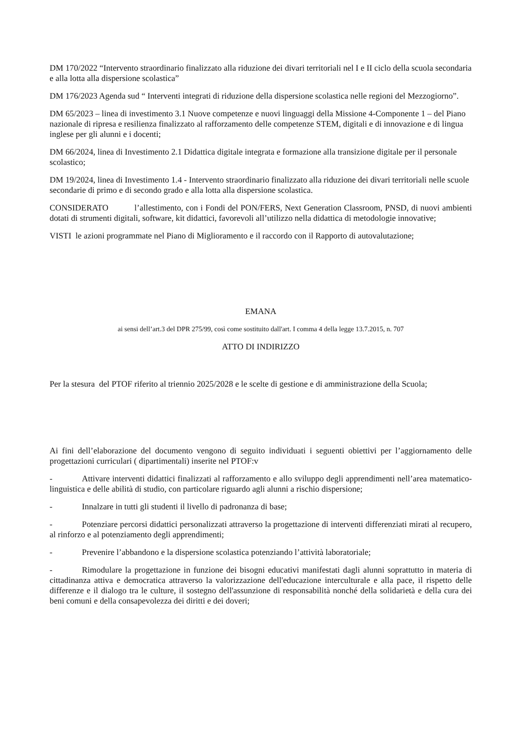DM 170/2022 “Intervento straordinario finalizzato alla riduzione dei divari territoriali nel I e II ciclo della scuola secondaria e alla lotta alla dispersione scolastica”
DM 176/2023 Agenda sud “ Interventi integrati di riduzione della dispersione scolastica nelle regioni del Mezzogiorno”.
DM 65/2023 – linea di investimento 3.1 Nuove competenze e nuovi linguaggi della Missione 4-Componente 1 – del Piano nazionale di ripresa e resilienza finalizzato al rafforzamento delle competenze STEM, digitali e di innovazione e di lingua inglese per gli alunni e i docenti;
DM 66/2024, linea di Investimento 2.1 Didattica digitale integrata e formazione alla transizione digitale per il personale scolastico;
DM 19/2024, linea di Investimento 1.4 - Intervento straordinario finalizzato alla riduzione dei divari territoriali nelle scuole secondarie di primo e di secondo grado e alla lotta alla dispersione scolastica.
CONSIDERATO l’allestimento, con i Fondi del PON/FERS, Next Generation Classroom, PNSD, di nuovi ambienti dotati di strumenti digitali, software, kit didattici, favorevoli all’utilizzo nella didattica di metodologie innovative;
VISTI le azioni programmate nel Piano di Miglioramento e il raccordo con il Rapporto di autovalutazione;
EMANA
ai sensi dell’art.3 del DPR 275/99, così come sostituito dall'art. I comma 4 della legge 13.7.2015, n. 707
ATTO DI INDIRIZZO
Per la stesura del PTOF riferito al triennio 2025/2028 e le scelte di gestione e di amministrazione della Scuola;
Ai fini dell’elaborazione del documento vengono di seguito individuati i seguenti obiettivi per l’aggiornamento delle progettazioni curriculari ( dipartimentali) inserite nel PTOF:v
- Attivare interventi didattici finalizzati al rafforzamento e allo sviluppo degli apprendimenti nell’area matematico-linguistica e delle abilità di studio, con particolare riguardo agli alunni a rischio dispersione;
- Innalzare in tutti gli studenti il livello di padronanza di base;
- Potenziare percorsi didattici personalizzati attraverso la progettazione di interventi differenziati mirati al recupero, al rinforzo e al potenziamento degli apprendimenti;
- Prevenire l’abbandono e la dispersione scolastica potenziando l’attività laboratoriale;
- Rimodulare la progettazione in funzione dei bisogni educativi manifestati dagli alunni soprattutto in materia di cittadinanza attiva e democratica attraverso la valorizzazione dell'educazione interculturale e alla pace, il rispetto delle differenze e il dialogo tra le culture, il sostegno dell'assunzione di responsabilità nonché della solidarietà e della cura dei beni comuni e della consapevolezza dei diritti e dei doveri;